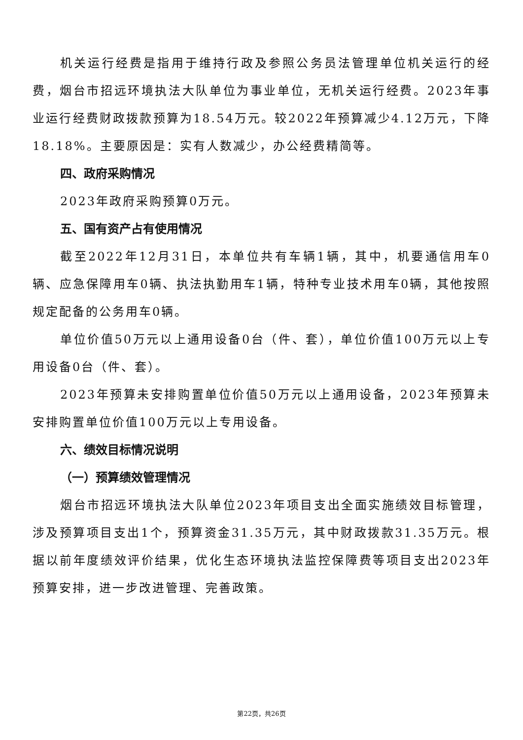机关运行经费是指用于维持行政及参照公务员法管理单位机关运行的经费，烟台市招远环境执法大队单位为事业单位，无机关运行经费。2023年事业运行经费财政拨款预算为18.54万元。较2022年预算减少4.12万元，下降18.18%。主要原因是：实有人数减少，办公经费精简等。
四、政府采购情况
2023年政府采购预算0万元。
五、国有资产占有使用情况
截至2022年12月31日，本单位共有车辆1辆，其中，机要通信用车0辆、应急保障用车0辆、执法执勤用车1辆，特种专业技术用车0辆，其他按照规定配备的公务用车0辆。
单位价值50万元以上通用设备0台（件、套），单位价值100万元以上专用设备0台（件、套）。
2023年预算未安排购置单位价值50万元以上通用设备，2023年预算未安排购置单位价值100万元以上专用设备。
六、绩效目标情况说明
（一）预算绩效管理情况
烟台市招远环境执法大队单位2023年项目支出全面实施绩效目标管理，涉及预算项目支出1个，预算资金31.35万元，其中财政拨款31.35万元。根据以前年度绩效评价结果，优化生态环境执法监控保障费等项目支出2023年预算安排，进一步改进管理、完善政策。
第22页，共26页